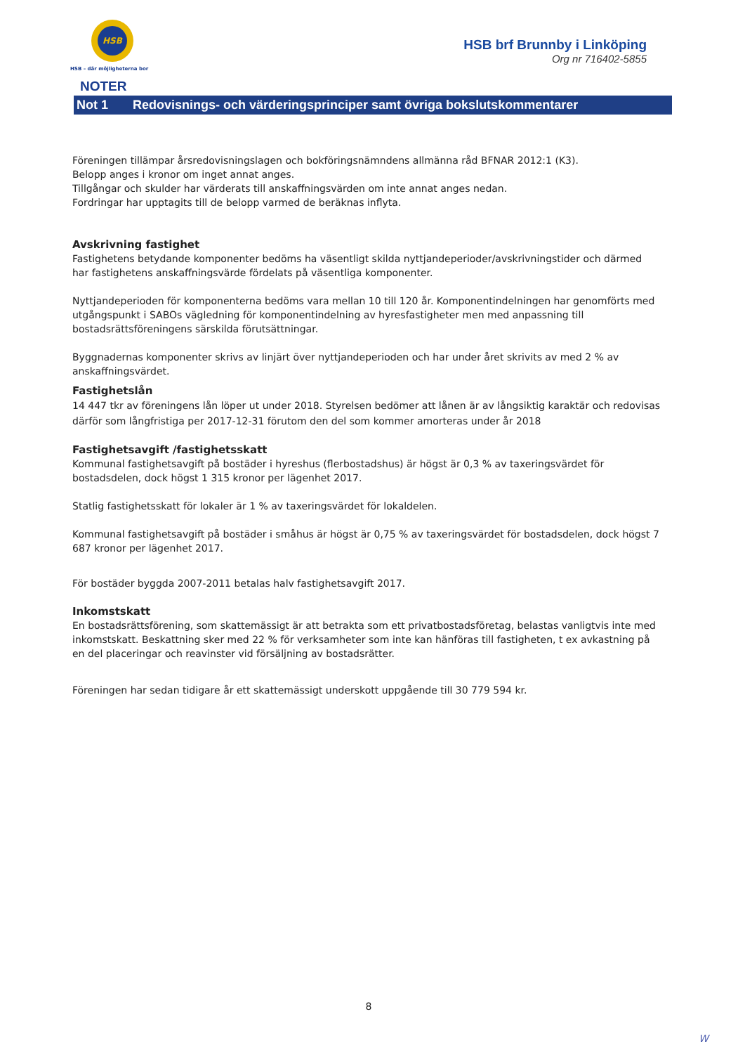HSB
HSB – där möjligheterna bor
HSB brf Brunnby i Linköping
Org nr 716402-5855
NOTER
Not 1 Redovisnings- och värderingsprinciper samt övriga bokslutskommentarer
Föreningen tillämpar årsredovisningslagen och bokföringsnämndens allmänna råd BFNAR 2012:1 (K3).
Belopp anges i kronor om inget annat anges.
Tillgångar och skulder har värderats till anskaffningsvärden om inte annat anges nedan.
Fordringar har upptagits till de belopp varmed de beräknas inflyta.
Avskrivning fastighet
Fastighetens betydande komponenter bedöms ha väsentligt skilda nyttjandeperioder/avskrivningstider och därmed har fastighetens anskaffningsvärde fördelats på väsentliga komponenter.
Nyttjandeperioden för komponenterna bedöms vara mellan 10 till 120 år. Komponentindelningen har genomförts med utgångspunkt i SABOs vägledning för komponentindelning av hyresfastigheter men med anpassning till bostadsrättsföreningens särskilda förutsättningar.
Byggnadernas komponenter skrivs av linjärt över nyttjandeperioden och har under året skrivits av med 2 % av anskaffningsvärdet.
Fastighetslån
14 447 tkr av föreningens lån löper ut under 2018. Styrelsen bedömer att lånen är av långsiktig karaktär och redovisas därför som långfristiga per 2017-12-31 förutom den del som kommer amorteras under år 2018
Fastighetsavgift /fastighetsskatt
Kommunal fastighetsavgift på bostäder i hyreshus (flerbostadshus) är högst är 0,3 % av taxeringsvärdet för bostadsdelen, dock högst 1 315 kronor per lägenhet 2017.
Statlig fastighetsskatt för lokaler är 1 % av taxeringsvärdet för lokaldelen.
Kommunal fastighetsavgift på bostäder i småhus är högst är 0,75 % av taxeringsvärdet för bostadsdelen, dock högst 7 687 kronor per lägenhet 2017.
För bostäder byggda 2007-2011 betalas halv fastighetsavgift 2017.
Inkomstskatt
En bostadsrättsförening, som skattemässigt är att betrakta som ett privatbostadsföretag, belastas vanligtvis inte med inkomstskatt. Beskattning sker med 22 % för verksamheter som inte kan hänföras till fastigheten, t ex avkastning på en del placeringar och reavinster vid försäljning av bostadsrätter.
Föreningen har sedan tidigare år ett skattemässigt underskott uppgående till 30 779 594 kr.
8
W